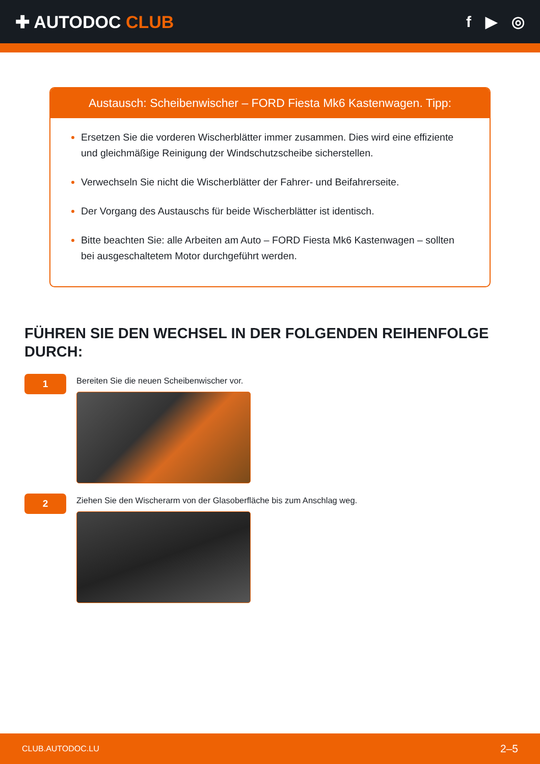✚ AUTODOC CLUB f ▶ ◎
Austausch: Scheibenwischer – FORD Fiesta Mk6 Kastenwagen. Tipp:
Ersetzen Sie die vorderen Wischerblätter immer zusammen. Dies wird eine effiziente und gleichmäßige Reinigung der Windschutzscheibe sicherstellen.
Verwechseln Sie nicht die Wischerblätter der Fahrer- und Beifahrerseite.
Der Vorgang des Austauschs für beide Wischerblätter ist identisch.
Bitte beachten Sie: alle Arbeiten am Auto – FORD Fiesta Mk6 Kastenwagen – sollten bei ausgeschaltetem Motor durchgeführt werden.
FÜHREN SIE DEN WECHSEL IN DER FOLGENDEN REIHENFOLGE DURCH:
1
Bereiten Sie die neuen Scheibenwischer vor.
2
Ziehen Sie den Wischerarm von der Glasoberfläche bis zum Anschlag weg.
CLUB.AUTODOC.LU 2–5